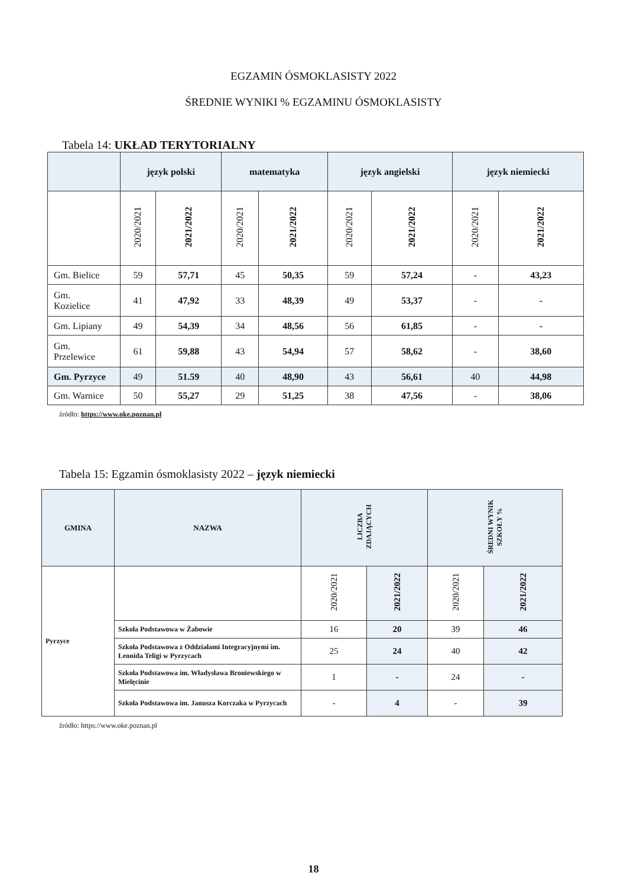EGZAMIN ÓSMOKLASISTY 2022
ŚREDNIE WYNIKI % EGZAMINU ÓSMOKLASISTY
Tabela 14: UKŁAD TERYTORIALNY
| | język polski | | matematyka | | język angielski | | język niemiecki | |
| --- | --- | --- | --- | --- | --- | --- | --- | --- |
| | 2020/2021 | 2021/2022 | 2020/2021 | 2021/2022 | 2020/2021 | 2021/2022 | 2020/2021 | 2021/2022 |
| Gm. Bielice | 59 | 57,71 | 45 | 50,35 | 59 | 57,24 | - | 43,23 |
| Gm. Kozielice | 41 | 47,92 | 33 | 48,39 | 49 | 53,37 | - | - |
| Gm. Lipiany | 49 | 54,39 | 34 | 48,56 | 56 | 61,85 | - | - |
| Gm. Przelewice | 61 | 59,88 | 43 | 54,94 | 57 | 58,62 | - | 38,60 |
| Gm. Pyrzyce | 49 | 51.59 | 40 | 48,90 | 43 | 56,61 | 40 | 44,98 |
| Gm. Warnice | 50 | 55,27 | 29 | 51,25 | 38 | 47,56 | - | 38,06 |
źródło: https://www.oke.poznan.pl
Tabela 15: Egzamin ósmoklasisty 2022 – język niemiecki
| GMINA | NAZWA | LICZBA ZDAJĄCYCH | | ŚREDNI WYNIK SZKOŁY % | |
| --- | --- | --- | --- | --- | --- |
| Pyrzyce | | 2020/2021 | 2021/2022 | 2020/2021 | 2021/2022 |
| | Szkoła Podstawowa w Żabowie | 16 | 20 | 39 | 46 |
| | Szkoła Podstawowa z Oddziałami Integracyjnymi im. Leonida Teligi w Pyrzycach | 25 | 24 | 40 | 42 |
| | Szkoła Podstawowa im. Władysława Broniewskiego w Mielęcinie | 1 | - | 24 | - |
| | Szkoła Podstawowa im. Janusza Korczaka w Pyrzycach | - | 4 | - | 39 |
źródło: https://www.oke.poznan.pl
18